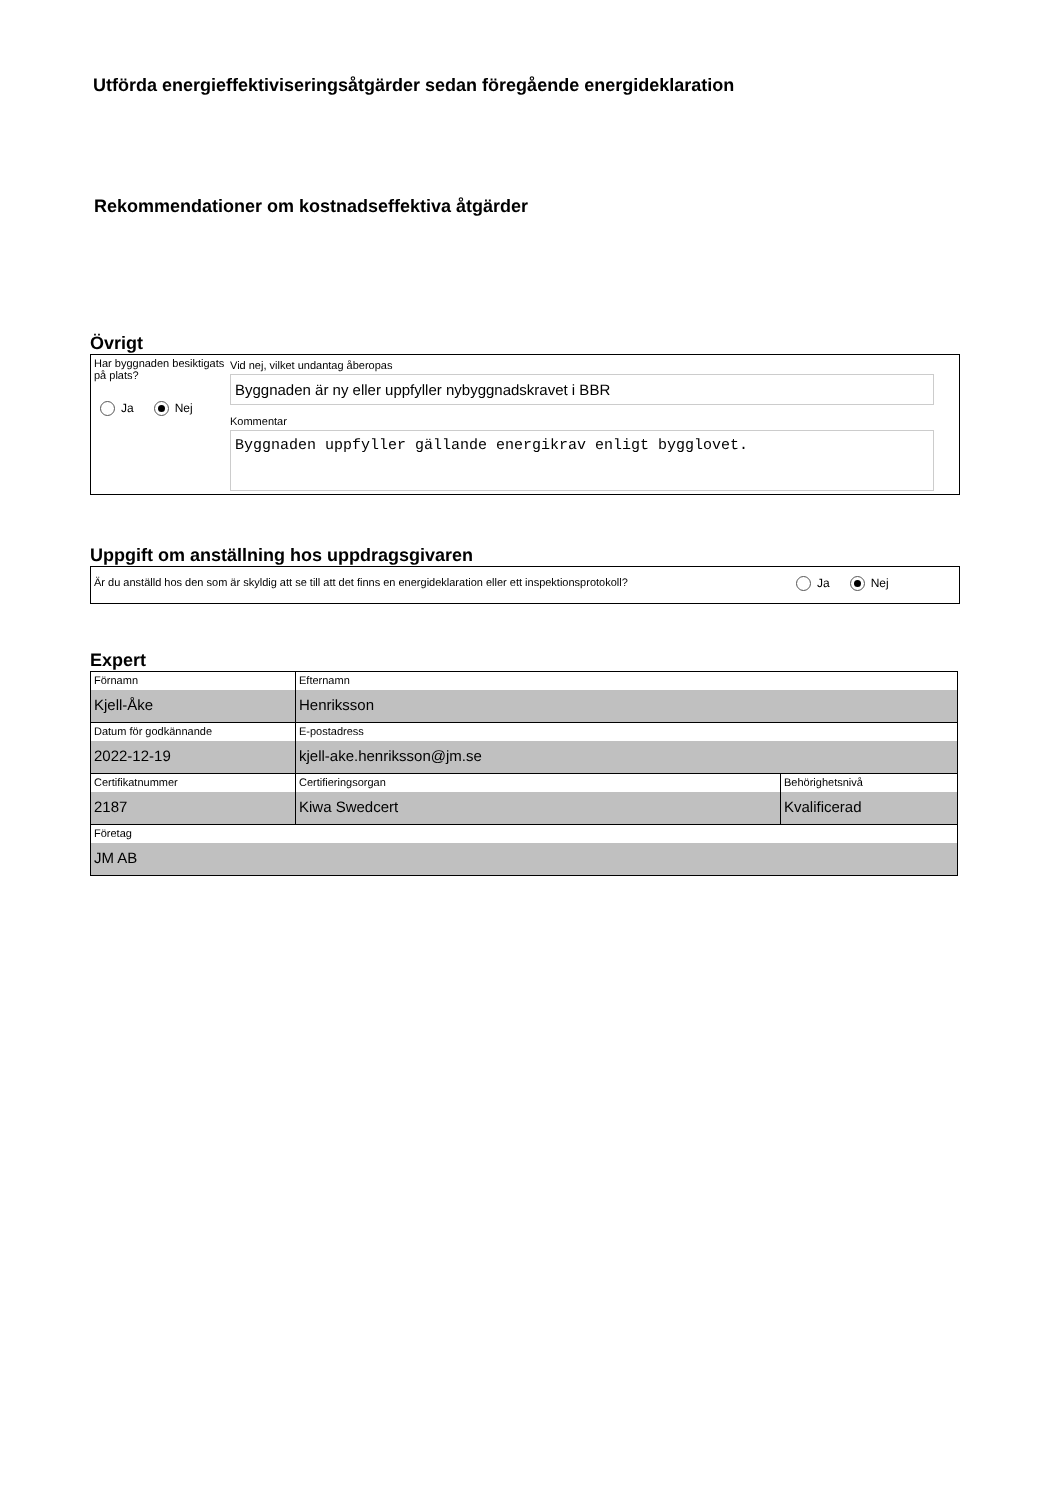Utförda energieffektiviseringsåtgärder sedan föregående energideklaration
Rekommendationer om kostnadseffektiva åtgärder
Övrigt
Har byggnaden besiktigats på plats?
Ja Nej
Vid nej, vilket undantag åberopas
Byggnaden är ny eller uppfyller nybyggnadskravet i BBR
Kommentar
Byggnaden uppfyller gällande energikrav enligt bygglovet.
Uppgift om anställning hos uppdragsgivaren
Är du anställd hos den som är skyldig att se till att det finns en energideklaration eller ett inspektionsprotokoll?
Ja Nej
Expert
| Förnamn Kjell-Åke | Efternamn Henriksson | |
| Datum för godkännande 2022-12-19 | E-postadress kjell-ake.henriksson@jm.se | |
| Certifikatnummer 2187 | Certifieringsorgan Kiwa Swedcert | Behörighetsnivå Kvalificerad |
| Företag JM AB | | |